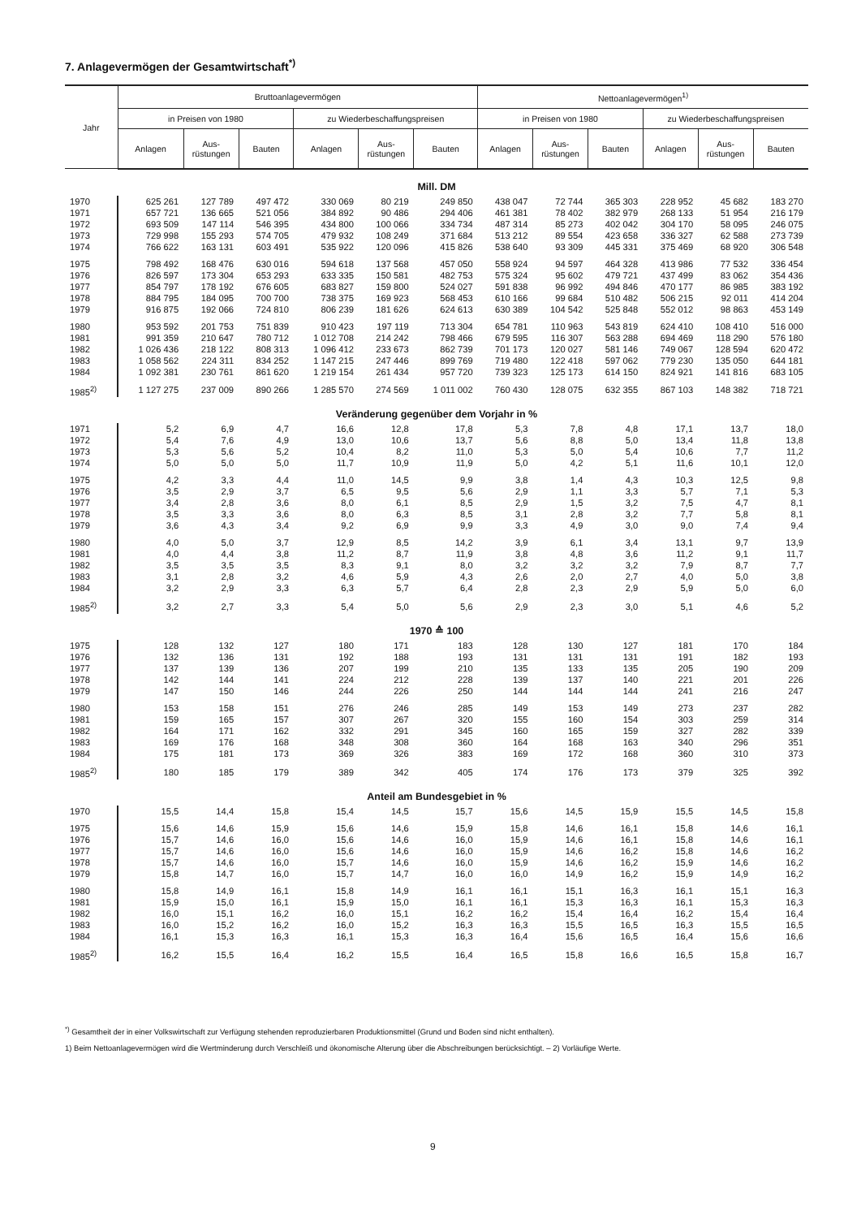7. Anlagevermögen der Gesamtwirtschaft<sup>*)</sup>
| Jahr | Bruttoanlagevermögen | | | | | | Nettoanlagevermögen<sup>1)</sup> | | | | | |
| --- | --- | --- | --- | --- | --- | --- | --- | --- | --- | --- | --- | --- |
| | in Preisen von 1980 | | | zu Wiederbeschaffungspreisen | | | in Preisen von 1980 | | | zu Wiederbeschaffungspreisen | | |
| | Anlagen | Aus- rüstungen | Bauten | Anlagen | Aus- rüstungen | Bauten | Anlagen | Aus- rüstungen | Bauten | Anlagen | Aus- rüstungen | Bauten |
| Mill. DM | | | | | | | | | | | | |
| 1970 | 625 261 | 127 789 | 497 472 | 330 069 | 80 219 | 249 850 | 438 047 | 72 744 | 365 303 | 228 952 | 45 682 | 183 270 |
| 1971 | 657 721 | 136 665 | 521 056 | 384 892 | 90 486 | 294 406 | 461 381 | 78 402 | 382 979 | 268 133 | 51 954 | 216 179 |
| 1972 | 693 509 | 147 114 | 546 395 | 434 800 | 100 066 | 334 734 | 487 314 | 85 273 | 402 042 | 304 170 | 58 095 | 246 075 |
| 1973 | 729 998 | 155 293 | 574 705 | 479 932 | 108 249 | 371 684 | 513 212 | 89 554 | 423 658 | 336 327 | 62 588 | 273 739 |
| 1974 | 766 622 | 163 131 | 603 491 | 535 922 | 120 096 | 415 826 | 538 640 | 93 309 | 445 331 | 375 469 | 68 920 | 306 548 |
| 1975 | 798 492 | 168 476 | 630 016 | 594 618 | 137 568 | 457 050 | 558 924 | 94 597 | 464 328 | 413 986 | 77 532 | 336 454 |
| 1976 | 826 597 | 173 304 | 653 293 | 633 335 | 150 581 | 482 753 | 575 324 | 95 602 | 479 721 | 437 499 | 83 062 | 354 436 |
| 1977 | 854 797 | 178 192 | 676 605 | 683 827 | 159 800 | 524 027 | 591 838 | 96 992 | 494 846 | 470 177 | 86 985 | 383 192 |
| 1978 | 884 795 | 184 095 | 700 700 | 738 375 | 169 923 | 568 453 | 610 166 | 99 684 | 510 482 | 506 215 | 92 011 | 414 204 |
| 1979 | 916 875 | 192 066 | 724 810 | 806 239 | 181 626 | 624 613 | 630 389 | 104 542 | 525 848 | 552 012 | 98 863 | 453 149 |
| 1980 | 953 592 | 201 753 | 751 839 | 910 423 | 197 119 | 713 304 | 654 781 | 110 963 | 543 819 | 624 410 | 108 410 | 516 000 |
| 1981 | 991 359 | 210 647 | 780 712 | 1 012 708 | 214 242 | 798 466 | 679 595 | 116 307 | 563 288 | 694 469 | 118 290 | 576 180 |
| 1982 | 1 026 436 | 218 122 | 808 313 | 1 096 412 | 233 673 | 862 739 | 701 173 | 120 027 | 581 146 | 749 067 | 128 594 | 620 472 |
| 1983 | 1 058 562 | 224 311 | 834 252 | 1 147 215 | 247 446 | 899 769 | 719 480 | 122 418 | 597 062 | 779 230 | 135 050 | 644 181 |
| 1984 | 1 092 381 | 230 761 | 861 620 | 1 219 154 | 261 434 | 957 720 | 739 323 | 125 173 | 614 150 | 824 921 | 141 816 | 683 105 |
| 1985<sup>2)</sup> | 1 127 275 | 237 009 | 890 266 | 1 285 570 | 274 569 | 1 011 002 | 760 430 | 128 075 | 632 355 | 867 103 | 148 382 | 718 721 |
| Veränderung gegenüber dem Vorjahr in % | | | | | | | | | | | | |
| 1971 | 5,2 | 6,9 | 4,7 | 16,6 | 12,8 | 17,8 | 5,3 | 7,8 | 4,8 | 17,1 | 13,7 | 18,0 |
| 1972 | 5,4 | 7,6 | 4,9 | 13,0 | 10,6 | 13,7 | 5,6 | 8,8 | 5,0 | 13,4 | 11,8 | 13,8 |
| 1973 | 5,3 | 5,6 | 5,2 | 10,4 | 8,2 | 11,0 | 5,3 | 5,0 | 5,4 | 10,6 | 7,7 | 11,2 |
| 1974 | 5,0 | 5,0 | 5,0 | 11,7 | 10,9 | 11,9 | 5,0 | 4,2 | 5,1 | 11,6 | 10,1 | 12,0 |
| 1975 | 4,2 | 3,3 | 4,4 | 11,0 | 14,5 | 9,9 | 3,8 | 1,4 | 4,3 | 10,3 | 12,5 | 9,8 |
| 1976 | 3,5 | 2,9 | 3,7 | 6,5 | 9,5 | 5,6 | 2,9 | 1,1 | 3,3 | 5,7 | 7,1 | 5,3 |
| 1977 | 3,4 | 2,8 | 3,6 | 8,0 | 6,1 | 8,5 | 2,9 | 1,5 | 3,2 | 7,5 | 4,7 | 8,1 |
| 1978 | 3,5 | 3,3 | 3,6 | 8,0 | 6,3 | 8,5 | 3,1 | 2,8 | 3,2 | 7,7 | 5,8 | 8,1 |
| 1979 | 3,6 | 4,3 | 3,4 | 9,2 | 6,9 | 9,9 | 3,3 | 4,9 | 3,0 | 9,0 | 7,4 | 9,4 |
| 1980 | 4,0 | 5,0 | 3,7 | 12,9 | 8,5 | 14,2 | 3,9 | 6,1 | 3,4 | 13,1 | 9,7 | 13,9 |
| 1981 | 4,0 | 4,4 | 3,8 | 11,2 | 8,7 | 11,9 | 3,8 | 4,8 | 3,6 | 11,2 | 9,1 | 11,7 |
| 1982 | 3,5 | 3,5 | 3,5 | 8,3 | 9,1 | 8,0 | 3,2 | 3,2 | 3,2 | 7,9 | 8,7 | 7,7 |
| 1983 | 3,1 | 2,8 | 3,2 | 4,6 | 5,9 | 4,3 | 2,6 | 2,0 | 2,7 | 4,0 | 5,0 | 3,8 |
| 1984 | 3,2 | 2,9 | 3,3 | 6,3 | 5,7 | 6,4 | 2,8 | 2,3 | 2,9 | 5,9 | 5,0 | 6,0 |
| 1985<sup>2)</sup> | 3,2 | 2,7 | 3,3 | 5,4 | 5,0 | 5,6 | 2,9 | 2,3 | 3,0 | 5,1 | 4,6 | 5,2 |
| 1970 ≙ 100 | | | | | | | | | | | | |
| 1975 | 128 | 132 | 127 | 180 | 171 | 183 | 128 | 130 | 127 | 181 | 170 | 184 |
| 1976 | 132 | 136 | 131 | 192 | 188 | 193 | 131 | 131 | 131 | 191 | 182 | 193 |
| 1977 | 137 | 139 | 136 | 207 | 199 | 210 | 135 | 133 | 135 | 205 | 190 | 209 |
| 1978 | 142 | 144 | 141 | 224 | 212 | 228 | 139 | 137 | 140 | 221 | 201 | 226 |
| 1979 | 147 | 150 | 146 | 244 | 226 | 250 | 144 | 144 | 144 | 241 | 216 | 247 |
| 1980 | 153 | 158 | 151 | 276 | 246 | 285 | 149 | 153 | 149 | 273 | 237 | 282 |
| 1981 | 159 | 165 | 157 | 307 | 267 | 320 | 155 | 160 | 154 | 303 | 259 | 314 |
| 1982 | 164 | 171 | 162 | 332 | 291 | 345 | 160 | 165 | 159 | 327 | 282 | 339 |
| 1983 | 169 | 176 | 168 | 348 | 308 | 360 | 164 | 168 | 163 | 340 | 296 | 351 |
| 1984 | 175 | 181 | 173 | 369 | 326 | 383 | 169 | 172 | 168 | 360 | 310 | 373 |
| 1985<sup>2)</sup> | 180 | 185 | 179 | 389 | 342 | 405 | 174 | 176 | 173 | 379 | 325 | 392 |
| Anteil am Bundesgebiet in % | | | | | | | | | | | | |
| 1970 | 15,5 | 14,4 | 15,8 | 15,4 | 14,5 | 15,7 | 15,6 | 14,5 | 15,9 | 15,5 | 14,5 | 15,8 |
| 1975 | 15,6 | 14,6 | 15,9 | 15,6 | 14,6 | 15,9 | 15,8 | 14,6 | 16,1 | 15,8 | 14,6 | 16,1 |
| 1976 | 15,7 | 14,6 | 16,0 | 15,6 | 14,6 | 16,0 | 15,9 | 14,6 | 16,1 | 15,8 | 14,6 | 16,1 |
| 1977 | 15,7 | 14,6 | 16,0 | 15,6 | 14,6 | 16,0 | 15,9 | 14,6 | 16,2 | 15,8 | 14,6 | 16,2 |
| 1978 | 15,7 | 14,6 | 16,0 | 15,7 | 14,6 | 16,0 | 15,9 | 14,6 | 16,2 | 15,9 | 14,6 | 16,2 |
| 1979 | 15,8 | 14,7 | 16,0 | 15,7 | 14,7 | 16,0 | 16,0 | 14,9 | 16,2 | 15,9 | 14,9 | 16,2 |
| 1980 | 15,8 | 14,9 | 16,1 | 15,8 | 14,9 | 16,1 | 16,1 | 15,1 | 16,3 | 16,1 | 15,1 | 16,3 |
| 1981 | 15,9 | 15,0 | 16,1 | 15,9 | 15,0 | 16,1 | 16,1 | 15,3 | 16,3 | 16,1 | 15,3 | 16,3 |
| 1982 | 16,0 | 15,1 | 16,2 | 16,0 | 15,1 | 16,2 | 16,2 | 15,4 | 16,4 | 16,2 | 15,4 | 16,4 |
| 1983 | 16,0 | 15,2 | 16,2 | 16,0 | 15,2 | 16,3 | 16,3 | 15,5 | 16,5 | 16,3 | 15,5 | 16,5 |
| 1984 | 16,1 | 15,3 | 16,3 | 16,1 | 15,3 | 16,3 | 16,4 | 15,6 | 16,5 | 16,4 | 15,6 | 16,6 |
| 1985<sup>2)</sup> | 16,2 | 15,5 | 16,4 | 16,2 | 15,5 | 16,4 | 16,5 | 15,8 | 16,6 | 16,5 | 15,8 | 16,7 |
<sup>*)</sup> Gesamtheit der in einer Volkswirtschaft zur Verfügung stehenden reproduzierbaren Produktionsmittel (Grund und Boden sind nicht enthalten).
1) Beim Nettoanlagevermögen wird die Wertminderung durch Verschleiß und ökonomische Alterung über die Abschreibungen berücksichtigt. – 2) Vorläufige Werte.
9